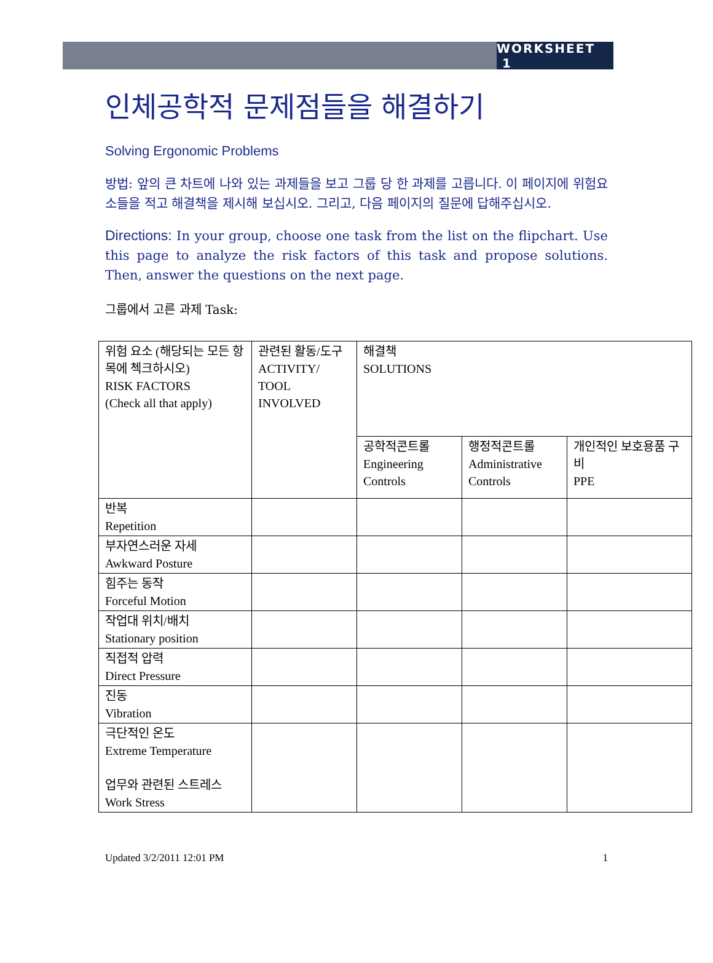WORKSHEET 1
인체공학적 문제점들을 해결하기
Solving Ergonomic Problems
방법: 앞의 큰 차트에 나와 있는 과제들을 보고 그룹 당 한 과제를 고릅니다. 이 페이지에 위험요소들을 적고 해결책을 제시해 보십시오. 그리고, 다음 페이지의 질문에 답해주십시오.
Directions: In your group, choose one task from the list on the flipchart. Use this page to analyze the risk factors of this task and propose solutions. Then, answer the questions on the next page.
그룹에서 고른 과제 Task:
| 위험 요소 (해당되는 모든 항목에 첵크하시오) RISK FACTORS (Check all that apply) | 관련된 활동/도구 ACTIVITY/ TOOL INVOLVED | 해결책 SOLUTIONS | | |
| | | 공학적콘트롤 Engineering Controls | 행정적콘트롤 Administrative Controls | 개인적인 보호용품 구비 PPE |
| 반복 Repetition | | | | |
| 부자연스러운 자세 Awkward Posture | | | | |
| 힘주는 동작 Forceful Motion | | | | |
| 작업대 위치/배치 Stationary position | | | | |
| 직접적 압력 Direct Pressure | | | | |
| 진동 Vibration | | | | |
| 극단적인 온도 Extreme Temperature 업무와 관련된 스트레스 Work Stress | | | | |
Updated 3/2/2011 12:01 PM 1